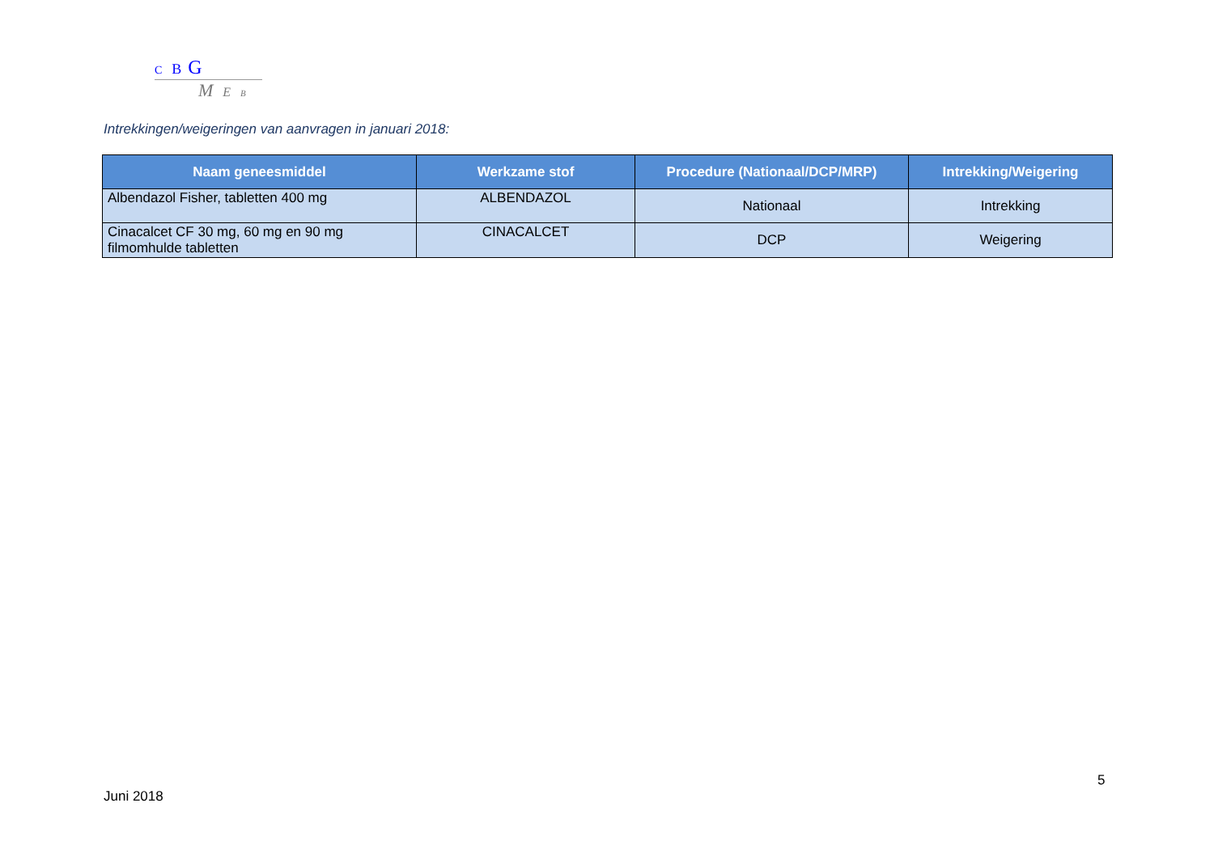C B G
M E B
Intrekkingen/weigeringen van aanvragen in januari 2018:
| Naam geneesmiddel | Werkzame stof | Procedure (Nationaal/DCP/MRP) | Intrekking/Weigering |
| --- | --- | --- | --- |
| Albendazol Fisher, tabletten 400 mg | ALBENDAZOL | Nationaal | Intrekking |
| Cinacalcet CF 30 mg, 60 mg en 90 mg filmomhulde tabletten | CINACALCET | DCP | Weigering |
5
Juni 2018